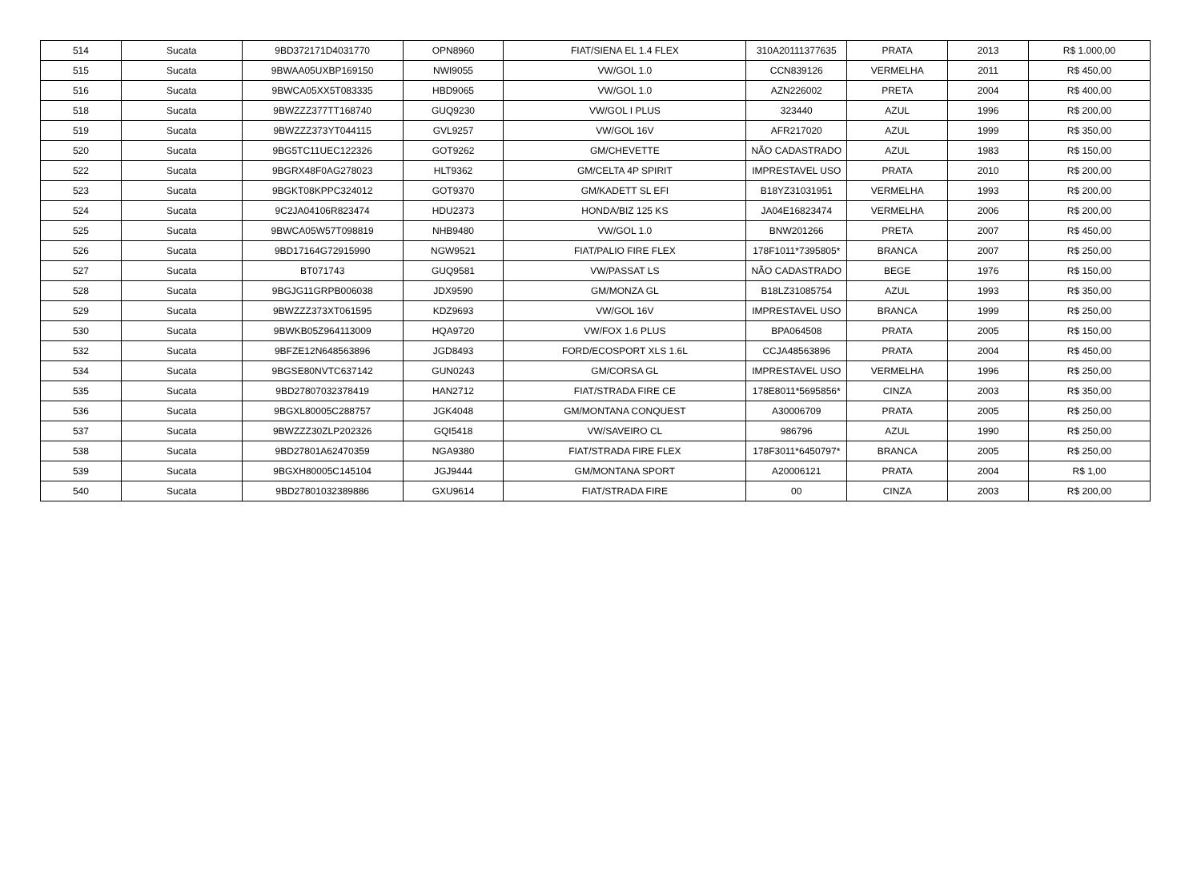| 514 | Sucata | 9BD372171D4031770 | OPN8960 | FIAT/SIENA EL 1.4 FLEX | 310A20111377635 | PRATA | 2013 | R$ 1.000,00 |
| 515 | Sucata | 9BWAA05UXBP169150 | NWI9055 | VW/GOL 1.0 | CCN839126 | VERMELHA | 2011 | R$ 450,00 |
| 516 | Sucata | 9BWCA05XX5T083335 | HBD9065 | VW/GOL 1.0 | AZN226002 | PRETA | 2004 | R$ 400,00 |
| 518 | Sucata | 9BWZZZ377TT168740 | GUQ9230 | VW/GOL I PLUS | 323440 | AZUL | 1996 | R$ 200,00 |
| 519 | Sucata | 9BWZZZ373YT044115 | GVL9257 | VW/GOL 16V | AFR217020 | AZUL | 1999 | R$ 350,00 |
| 520 | Sucata | 9BG5TC11UEC122326 | GOT9262 | GM/CHEVETTE | NÃO CADASTRADO | AZUL | 1983 | R$ 150,00 |
| 522 | Sucata | 9BGRX48F0AG278023 | HLT9362 | GM/CELTA 4P SPIRIT | IMPRESTAVEL USO | PRATA | 2010 | R$ 200,00 |
| 523 | Sucata | 9BGKT08KPPC324012 | GOT9370 | GM/KADETT SL EFI | B18YZ31031951 | VERMELHA | 1993 | R$ 200,00 |
| 524 | Sucata | 9C2JA04106R823474 | HDU2373 | HONDA/BIZ 125 KS | JA04E16823474 | VERMELHA | 2006 | R$ 200,00 |
| 525 | Sucata | 9BWCA05W57T098819 | NHB9480 | VW/GOL 1.0 | BNW201266 | PRETA | 2007 | R$ 450,00 |
| 526 | Sucata | 9BD17164G72915990 | NGW9521 | FIAT/PALIO FIRE FLEX | 178F1011*7395805* | BRANCA | 2007 | R$ 250,00 |
| 527 | Sucata | BT071743 | GUQ9581 | VW/PASSAT LS | NÃO CADASTRADO | BEGE | 1976 | R$ 150,00 |
| 528 | Sucata | 9BGJG11GRPB006038 | JDX9590 | GM/MONZA GL | B18LZ31085754 | AZUL | 1993 | R$ 350,00 |
| 529 | Sucata | 9BWZZZ373XT061595 | KDZ9693 | VW/GOL 16V | IMPRESTAVEL USO | BRANCA | 1999 | R$ 250,00 |
| 530 | Sucata | 9BWKB05Z964113009 | HQA9720 | VW/FOX 1.6 PLUS | BPA064508 | PRATA | 2005 | R$ 150,00 |
| 532 | Sucata | 9BFZE12N648563896 | JGD8493 | FORD/ECOSPORT XLS 1.6L | CCJA48563896 | PRATA | 2004 | R$ 450,00 |
| 534 | Sucata | 9BGSE80NVTC637142 | GUN0243 | GM/CORSA GL | IMPRESTAVEL USO | VERMELHA | 1996 | R$ 250,00 |
| 535 | Sucata | 9BD27807032378419 | HAN2712 | FIAT/STRADA FIRE CE | 178E8011*5695856* | CINZA | 2003 | R$ 350,00 |
| 536 | Sucata | 9BGXL80005C288757 | JGK4048 | GM/MONTANA CONQUEST | A30006709 | PRATA | 2005 | R$ 250,00 |
| 537 | Sucata | 9BWZZZ30ZLP202326 | GQI5418 | VW/SAVEIRO CL | 986796 | AZUL | 1990 | R$ 250,00 |
| 538 | Sucata | 9BD27801A62470359 | NGA9380 | FIAT/STRADA FIRE FLEX | 178F3011*6450797* | BRANCA | 2005 | R$ 250,00 |
| 539 | Sucata | 9BGXH80005C145104 | JGJ9444 | GM/MONTANA SPORT | A20006121 | PRATA | 2004 | R$ 1,00 |
| 540 | Sucata | 9BD27801032389886 | GXU9614 | FIAT/STRADA FIRE | 00 | CINZA | 2003 | R$ 200,00 |